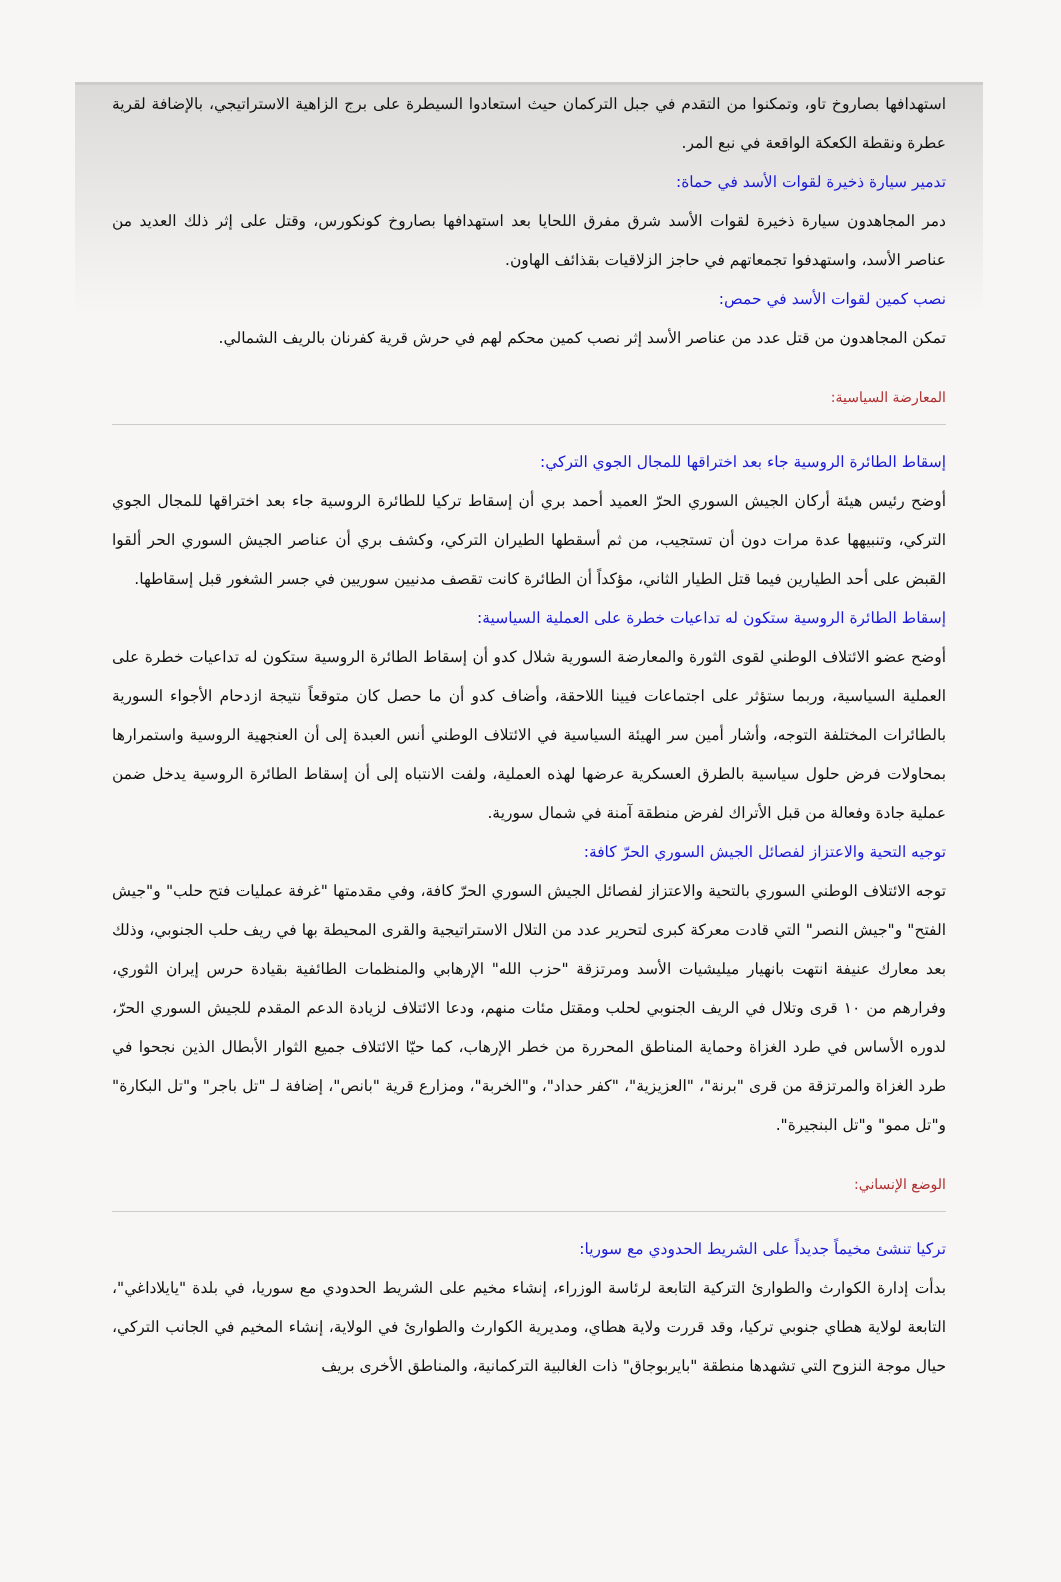استهدافها بصاروخ تاو، وتمكنوا من التقدم في جبل التركمان حيث استعادوا السيطرة على برج الزاهية الاستراتيجي، بالإضافة لقرية عطرة ونقطة الكعكة الواقعة في نبع المر.
تدمير سيارة ذخيرة لقوات الأسد في حماة:
دمر المجاهدون سيارة ذخيرة لقوات الأسد شرق مفرق اللحايا بعد استهدافها بصاروخ كونكورس، وقتل على إثر ذلك العديد من عناصر الأسد، واستهدفوا تجمعاتهم في حاجز الزلاقيات بقذائف الهاون.
نصب كمين لقوات الأسد في حمص:
تمكن المجاهدون من قتل عدد من عناصر الأسد إثر نصب كمين محكم لهم في حرش قرية كفرنان بالريف الشمالي.
المعارضة السياسية:
إسقاط الطائرة الروسية جاء بعد اختراقها للمجال الجوي التركي:
أوضح رئيس هيئة أركان الجيش السوري الحرّ العميد أحمد بري أن إسقاط تركيا للطائرة الروسية جاء بعد اختراقها للمجال الجوي التركي، وتنبيهها عدة مرات دون أن تستجيب، من ثم أسقطها الطيران التركي، وكشف بري أن عناصر الجيش السوري الحر ألقوا القبض على أحد الطيارين فيما قتل الطيار الثاني، مؤكداً أن الطائرة كانت تقصف مدنيين سوريين في جسر الشغور قبل إسقاطها.
إسقاط الطائرة الروسية ستكون له تداعيات خطرة على العملية السياسية:
أوضح عضو الائتلاف الوطني لقوى الثورة والمعارضة السورية شلال كدو أن إسقاط الطائرة الروسية ستكون له تداعيات خطرة على العملية السياسية، وربما ستؤثر على اجتماعات فيينا اللاحقة، وأضاف كدو أن ما حصل كان متوقعاً نتيجة ازدحام الأجواء السورية بالطائرات المختلفة التوجه، وأشار أمين سر الهيئة السياسية في الائتلاف الوطني أنس العبدة إلى أن العنجهية الروسية واستمرارها بمحاولات فرض حلول سياسية بالطرق العسكرية عرضها لهذه العملية، ولفت الانتباه إلى أن إسقاط الطائرة الروسية يدخل ضمن عملية جادة وفعالة من قبل الأتراك لفرض منطقة آمنة في شمال سورية.
توجيه التحية والاعتزاز لفصائل الجيش السوري الحرّ كافة:
توجه الائتلاف الوطني السوري بالتحية والاعتزاز لفصائل الجيش السوري الحرّ كافة، وفي مقدمتها "غرفة عمليات فتح حلب" و"جيش الفتح" و"جيش النصر" التي قادت معركة كبرى لتحرير عدد من التلال الاستراتيجية والقرى المحيطة بها في ريف حلب الجنوبي، وذلك بعد معارك عنيفة انتهت بانهيار ميليشيات الأسد ومرتزقة "حزب الله" الإرهابي والمنظمات الطائفية بقيادة حرس إيران الثوري، وفرارهم من ١٠ قرى وتلال في الريف الجنوبي لحلب ومقتل مئات منهم، ودعا الائتلاف لزيادة الدعم المقدم للجيش السوري الحرّ، لدوره الأساس في طرد الغزاة وحماية المناطق المحررة من خطر الإرهاب، كما حيّا الائتلاف جميع الثوار الأبطال الذين نجحوا في طرد الغزاة والمرتزقة من قرى "برنة"، "العزيزية"، "كفر حداد"، و"الخربة"، ومزارع قرية "بانص"، إضافة لـ "تل باجر" و"تل البكارة" و"تل ممو" و"تل البنجيرة".
الوضع الإنساني:
تركيا تنشئ مخيماً جديداً على الشريط الحدودي مع سوريا:
بدأت إدارة الكوارث والطوارئ التركية التابعة لرئاسة الوزراء، إنشاء مخيم على الشريط الحدودي مع سوريا، في بلدة "يايلاداغي"، التابعة لولاية هطاي جنوبي تركيا، وقد قررت ولاية هطاي، ومديرية الكوارث والطوارئ في الولاية، إنشاء المخيم في الجانب التركي، حيال موجة النزوح التي تشهدها منطقة "بايربوجاق" ذات الغالبية التركمانية، والمناطق الأخرى بريف